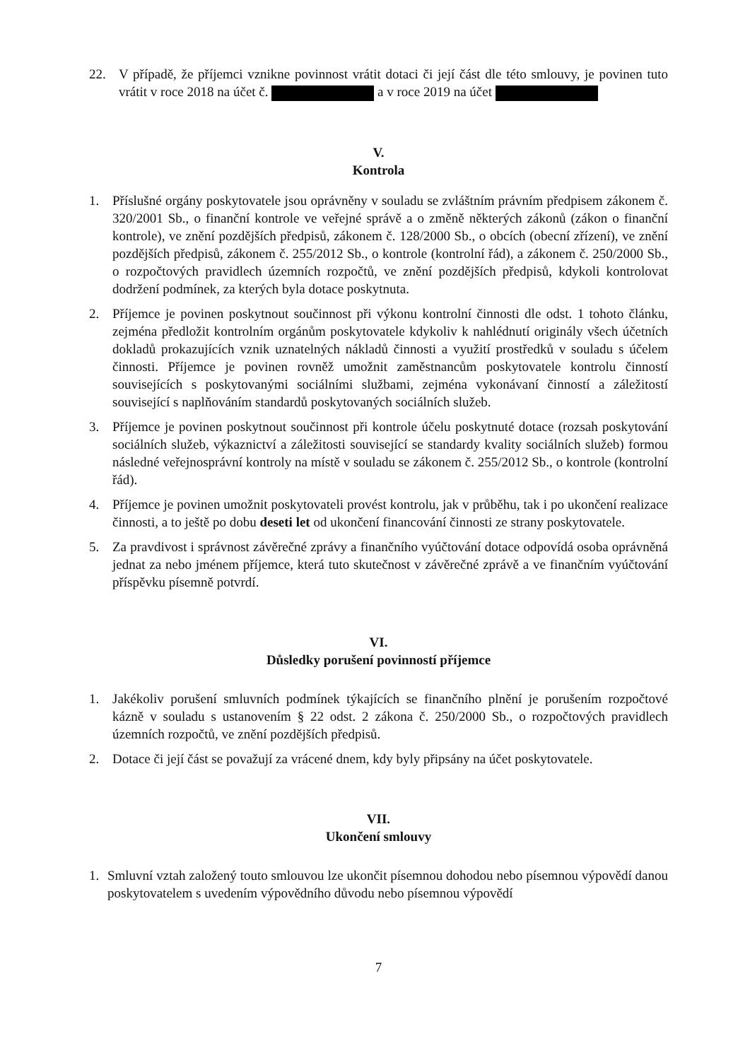22. V případě, že příjemci vznikne povinnost vrátit dotaci či její část dle této smlouvy, je povinen tuto vrátit v roce 2018 na účet č. a v roce 2019 na účet
V.
Kontrola
1. Příslušné orgány poskytovatele jsou oprávněny v souladu se zvláštním právním předpisem zákonem č. 320/2001 Sb., o finanční kontrole ve veřejné správě a o změně některých zákonů (zákon o finanční kontrole), ve znění pozdějších předpisů, zákonem č. 128/2000 Sb., o obcích (obecní zřízení), ve znění pozdějších předpisů, zákonem č. 255/2012 Sb., o kontrole (kontrolní řád), a zákonem č. 250/2000 Sb., o rozpočtových pravidlech územních rozpočtů, ve znění pozdějších předpisů, kdykoli kontrolovat dodržení podmínek, za kterých byla dotace poskytnuta.
2. Příjemce je povinen poskytnout součinnost při výkonu kontrolní činnosti dle odst. 1 tohoto článku, zejména předložit kontrolním orgánům poskytovatele kdykoliv k nahlédnutí originály všech účetních dokladů prokazujících vznik uznatelných nákladů činnosti a využití prostředků v souladu s účelem činnosti. Příjemce je povinen rovněž umožnit zaměstnancům poskytovatele kontrolu činností souvisejících s poskytovanými sociálními službami, zejména vykonávaní činností a záležitostí související s naplňováním standardů poskytovaných sociálních služeb.
3. Příjemce je povinen poskytnout součinnost při kontrole účelu poskytnuté dotace (rozsah poskytování sociálních služeb, výkaznictví a záležitosti související se standardy kvality sociálních služeb) formou následné veřejnosprávní kontroly na místě v souladu se zákonem č. 255/2012 Sb., o kontrole (kontrolní řád).
4. Příjemce je povinen umožnit poskytovateli provést kontrolu, jak v průběhu, tak i po ukončení realizace činnosti, a to ještě po dobu deseti let od ukončení financování činnosti ze strany poskytovatele.
5. Za pravdivost i správnost závěrečné zprávy a finančního vyúčtování dotace odpovídá osoba oprávněná jednat za nebo jménem příjemce, která tuto skutečnost v závěrečné zprávě a ve finančním vyúčtování příspěvku písemně potvrdí.
VI.
Důsledky porušení povinností příjemce
1. Jakékoliv porušení smluvních podmínek týkajících se finančního plnění je porušením rozpočtové kázně v souladu s ustanovením § 22 odst. 2 zákona č. 250/2000 Sb., o rozpočtových pravidlech územních rozpočtů, ve znění pozdějších předpisů.
2. Dotace či její část se považují za vrácené dnem, kdy byly připsány na účet poskytovatele.
VII.
Ukončení smlouvy
1. Smluvní vztah založený touto smlouvou lze ukončit písemnou dohodou nebo písemnou výpovědí danou poskytovatelem s uvedením výpovědního důvodu nebo písemnou výpovědí
7